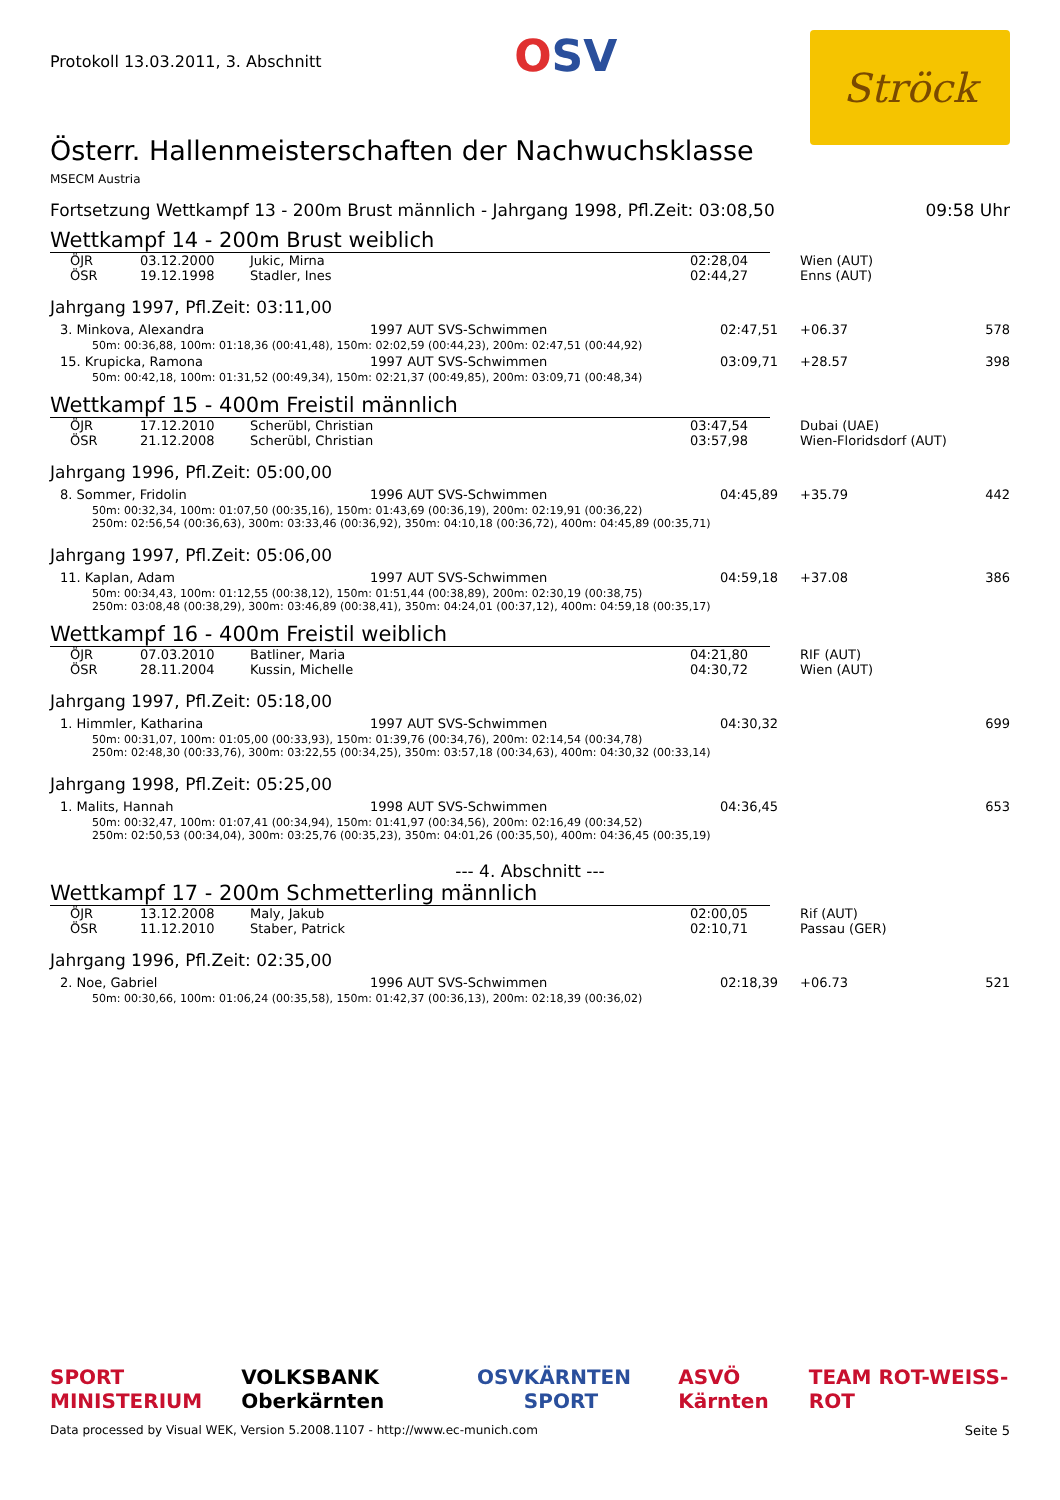Protokoll 13.03.2011, 3. Abschnitt
OSV
Ströck
Österr. Hallenmeisterschaften der Nachwuchsklasse
MSECM Austria
Fortsetzung Wettkampf 13 - 200m Brust männlich - Jahrgang 1998, Pfl.Zeit: 03:08,50 09:58 Uhr
Wettkampf 14 - 200m Brust weiblich
| ÖJR | 03.12.2000 | Jukic, Mirna | 02:28,04 | Wien (AUT) |
| ÖSR | 19.12.1998 | Stadler, Ines | 02:44,27 | Enns (AUT) |
Jahrgang 1997, Pfl.Zeit: 03:11,00
| 3. Minkova, Alexandra | 1997 AUT SVS-Schwimmen | 02:47,51 | +06.37 | 578 |
| 50m: 00:36,88, 100m: 01:18,36 (00:41,48), 150m: 02:02,59 (00:44,23), 200m: 02:47,51 (00:44,92) | | | | |
| 15. Krupicka, Ramona | 1997 AUT SVS-Schwimmen | 03:09,71 | +28.57 | 398 |
| 50m: 00:42,18, 100m: 01:31,52 (00:49,34), 150m: 02:21,37 (00:49,85), 200m: 03:09,71 (00:48,34) | | | | |
Wettkampf 15 - 400m Freistil männlich
| ÖJR | 17.12.2010 | Scherübl, Christian | 03:47,54 | Dubai (UAE) |
| ÖSR | 21.12.2008 | Scherübl, Christian | 03:57,98 | Wien-Floridsdorf (AUT) |
Jahrgang 1996, Pfl.Zeit: 05:00,00
| 8. Sommer, Fridolin | 1996 AUT SVS-Schwimmen | 04:45,89 | +35.79 | 442 |
| 50m: 00:32,34, 100m: 01:07,50 (00:35,16), 150m: 01:43,69 (00:36,19), 200m: 02:19,91 (00:36,22) 250m: 02:56,54 (00:36,63), 300m: 03:33,46 (00:36,92), 350m: 04:10,18 (00:36,72), 400m: 04:45,89 (00:35,71) | | | | |
Jahrgang 1997, Pfl.Zeit: 05:06,00
| 11. Kaplan, Adam | 1997 AUT SVS-Schwimmen | 04:59,18 | +37.08 | 386 |
| 50m: 00:34,43, 100m: 01:12,55 (00:38,12), 150m: 01:51,44 (00:38,89), 200m: 02:30,19 (00:38,75) 250m: 03:08,48 (00:38,29), 300m: 03:46,89 (00:38,41), 350m: 04:24,01 (00:37,12), 400m: 04:59,18 (00:35,17) | | | | |
Wettkampf 16 - 400m Freistil weiblich
| ÖJR | 07.03.2010 | Batliner, Maria | 04:21,80 | RIF (AUT) |
| ÖSR | 28.11.2004 | Kussin, Michelle | 04:30,72 | Wien (AUT) |
Jahrgang 1997, Pfl.Zeit: 05:18,00
| 1. Himmler, Katharina | 1997 AUT SVS-Schwimmen | 04:30,32 | | 699 |
| 50m: 00:31,07, 100m: 01:05,00 (00:33,93), 150m: 01:39,76 (00:34,76), 200m: 02:14,54 (00:34,78) 250m: 02:48,30 (00:33,76), 300m: 03:22,55 (00:34,25), 350m: 03:57,18 (00:34,63), 400m: 04:30,32 (00:33,14) | | | | |
Jahrgang 1998, Pfl.Zeit: 05:25,00
| 1. Malits, Hannah | 1998 AUT SVS-Schwimmen | 04:36,45 | | 653 |
| 50m: 00:32,47, 100m: 01:07,41 (00:34,94), 150m: 01:41,97 (00:34,56), 200m: 02:16,49 (00:34,52) 250m: 02:50,53 (00:34,04), 300m: 03:25,76 (00:35,23), 350m: 04:01,26 (00:35,50), 400m: 04:36,45 (00:35,19) | | | | |
--- 4. Abschnitt ---
Wettkampf 17 - 200m Schmetterling männlich
| ÖJR | 13.12.2008 | Maly, Jakub | 02:00,05 | Rif (AUT) |
| ÖSR | 11.12.2010 | Staber, Patrick | 02:10,71 | Passau (GER) |
Jahrgang 1996, Pfl.Zeit: 02:35,00
| 2. Noe, Gabriel | 1996 AUT SVS-Schwimmen | 02:18,39 | +06.73 | 521 |
| 50m: 00:30,66, 100m: 01:06,24 (00:35,58), 150m: 01:42,37 (00:36,13), 200m: 02:18,39 (00:36,02) | | | | |
SPORT MINISTERIUM VOLKSBANK Oberkärnten OSV KÄRNTEN SPORT ASVÖ Kärnten TEAM ROT-WEISS-ROT
Data processed by Visual WEK, Version 5.2008.1107 - http://www.ec-munich.com Seite 5